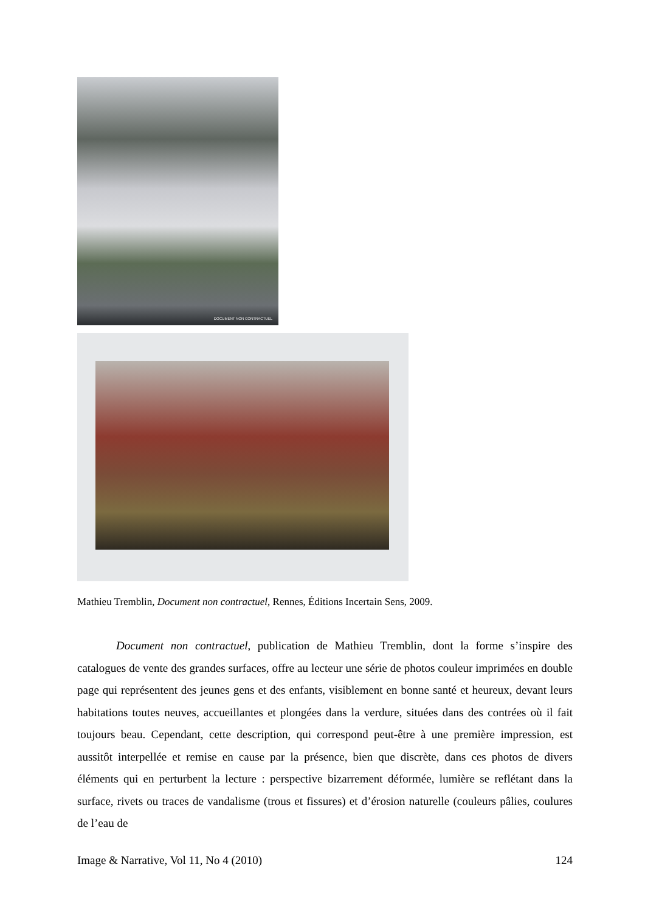DOCUMENT NON CONTRACTUEL
Mathieu Tremblin, Document non contractuel, Rennes, Éditions Incertain Sens, 2009.
Document non contractuel, publication de Mathieu Tremblin, dont la forme s’inspire des catalogues de vente des grandes surfaces, offre au lecteur une série de photos couleur imprimées en double page qui représentent des jeunes gens et des enfants, visiblement en bonne santé et heureux, devant leurs habitations toutes neuves, accueillantes et plongées dans la verdure, situées dans des contrées où il fait toujours beau. Cependant, cette description, qui correspond peut-être à une première impression, est aussitôt interpellée et remise en cause par la présence, bien que discrète, dans ces photos de divers éléments qui en perturbent la lecture : perspective bizarrement déformée, lumière se reflétant dans la surface, rivets ou traces de vandalisme (trous et fissures) et d’érosion naturelle (couleurs pâlies, coulures de l’eau de
Image & Narrative, Vol 11, No 4 (2010) 124